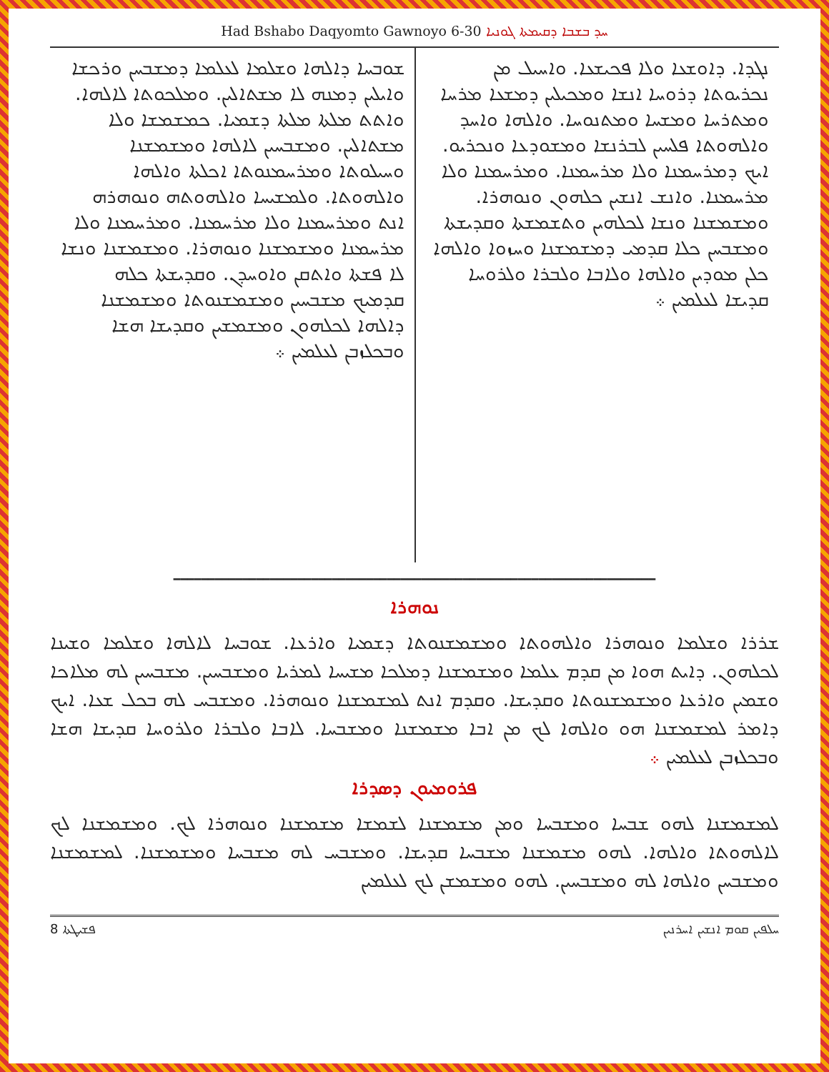Had Bshabo Daqyomto Gawnoyo 6-30 ܚܕ ܒܫܒܐ ܕܩܝܡܬܐ ܓܘܢܝܐ
ܢܓܕܐ. ܕܐܘܫܥܐ ܘܠܐ ܦܟܝܫܥܐ. ܘܐܚܝܠ ܡܢ ܢܟܪܝܘܬܐ ܕܪܘܚܐ ܐܢܫܐ ܘܡܟܝܠܝܢ ܕܡܫܥܐ ܡܪܚܐ ܘܡܬܪܚܐ ܘܡܫܚܐ ܘܡܬܢܘܚܐ. ܘܐܠܗܐ ܘܐܚܕ ܘܐܠܗܘܬܐ ܦܠܚܝܢ ܠܒܪܢܫܐ ܘܡܫܘܕܥܐ ܘܢܟܪܝܘ. ܐܝܟ ܕܡܪܚܡܢܐ ܘܠܐ ܡܪܚܡܢܐ. ܘܡܪܚܡܢܐ ܘܠܐ ܡܪܚܡܢܐ. ܘܐܢܫ ܐܢܫܝܢ ܟܠܗܘܢ ܘܢܘܗܪܐ. ܘܡܫܡܫܢܐ ܘܢܫܐ ܠܟܠܗܝܢ ܘܬܫܡܫܬܐ ܘܩܕܝܫܬܐ ܘܡܫܒܚܢ ܟܠܐ ܩܕܡܝ ܕܡܫܡܫܢܐ ܘܚܙܘܐ ܘܐܠܗܐ ܟܠܢ ܡܘܕܝܢ ܘܐܠܗܐ ܘܠܐܒܐ ܘܠܒܪܐ ܘܠܪܘܚܐ ܩܕܝܫܐ ܠܥܠܡܝܢ ܀
ܫܘܒܚܐ ܕܐܠܗܐ ܘܫܠܡܐ ܠܥܠܡܐ ܕܡܫܒܚܢ ܘܪܟܫܐ ܘܐܝܠܝܢ ܕܡܢܗ ܠܐ ܡܫܬܐܠܝܢ. ܘܡܠܟܘܬܐ ܠܐܠܗܐ. ܘܐܬܬ ܡܠܬܐ ܡܠܬܐ ܕܫܡܝܐ. ܟܡܫܡܫܐ ܘܠܐ ܡܫܬܐܠܝܢ. ܘܡܫܒܚܝܢ ܠܐܠܗܐ ܘܡܫܡܫܢܐ ܘܚܝܠܘܬܐ ܘܡܪܚܡܢܘܬܐ ܐܟܠܬܐ ܘܐܠܗܐ ܘܐܠܗܘܬܐ. ܘܠܡܫܝܚܐ ܘܐܠܗܘܬܗ ܘܢܘܗܪܗ ܐܢܬ ܘܡܪܚܡܢܐ ܘܠܐ ܡܪܚܡܢܐ. ܘܡܪܚܡܢܐ ܘܠܐ ܡܪܚܡܢܐ ܘܡܫܡܫܢܐ ܘܢܘܗܪܐ. ܘܡܫܡܫܢܐ ܘܢܫܐ ܠܐ ܦܫܬܐ ܘܐܬܩܢ ܘܐܘܚܕܢ. ܘܩܕܝܫܬܐ ܟܠܗ ܩܕܡܝܟ ܡܫܒܚܝܢ ܘܡܫܡܫܢܘܬܐ ܘܡܫܡܫܢܐ ܕܐܠܗܐ ܠܟܠܗܘܢ ܘܡܫܡܫܝܢ ܘܩܕܝܫܐ ܗܫܐ ܘܒܟܠܙܒܢ ܠܥܠܡܝܢ ܀
━━━━━━━━━━━━━━━━━━━━━━━━━━━━━━━━━━━━━━━━━━━━━━━━━━━━━━━━━━━━━━━━━━━━━━
ܢܘܗܪܐ
ܫܪܪܐ ܘܫܠܡܐ ܘܢܘܗܪܐ ܘܐܠܗܘܬܐ ܘܡܫܡܫܢܘܬܐ ܕܫܡܝܐ ܘܐܪܥܐ. ܫܘܒܚܐ ܠܐܠܗܐ ܘܫܠܡܐ ܘܫܝܢܐ ܠܟܠܗܘܢ. ܕܐܝܬ ܗܘܐ ܡܢ ܩܕܡ ܥܠܡܐ ܘܡܫܡܫܢܐ ܕܡܠܟܐ ܡܫܝܚܐ ܠܡܪܝܐ ܘܡܫܒܚܝܢ. ܡܫܒܚܝܢ ܠܗ ܡܠܐܟܐ ܘܫܡܝܢ ܘܐܪܥܐ ܘܡܫܡܫܢܘܬܐ ܘܩܕܝܫܐ. ܘܩܕܡ ܐܢܬ ܠܡܫܡܫܢܐ ܘܢܘܗܪܐ. ܘܡܫܒܚ ܠܗ ܒܟܠ ܫܥܐ. ܐܝܟ ܕܐܡܪ ܠܡܫܡܫܢܐ ܗܘ ܘܐܠܗܐ ܠܟ ܡܢ ܐܒܐ ܡܫܡܫܢܐ ܘܡܫܒܚܐ. ܠܐܒܐ ܘܠܒܪܐ ܘܠܪܘܚܐ ܩܕܝܫܐ ܗܫܐ ܘܒܟܠܙܒܢ ܠܥܠܡܝܢ ܀
ܦܪܘܡܝܘܢ ܕܣܕܪܐ
ܠܡܫܡܫܢܐ ܠܗܘ ܫܒܚܐ ܘܡܫܒܚܐ ܘܡܢ ܡܫܡܫܢܐ ܠܫܡܫܐ ܡܫܡܫܢܐ ܘܢܘܗܪܐ ܠܟ. ܘܡܫܡܫܢܐ ܠܟ ܠܐܠܗܘܬܐ ܘܐܠܗܐ. ܠܗܘ ܡܫܡܫܢܐ ܡܫܒܚܐ ܩܕܝܫܐ. ܘܡܫܒܚ ܠܗ ܡܫܒܚܐ ܘܡܫܡܫܢܐ. ܠܡܫܡܫܢܐ ܘܡܫܒܚܢ ܘܐܠܗܐ ܠܗ ܘܡܫܒܚܝܢ. ܠܗܘ ܘܡܫܡܫܢ ܠܟ ܠܥܠܡܝܢ
8 ܦܫܝܛܬܐ ܚܠܦܝܢ ܩܘܡ ܐܢܫܝܢ ܐܚܪܢܝܢ